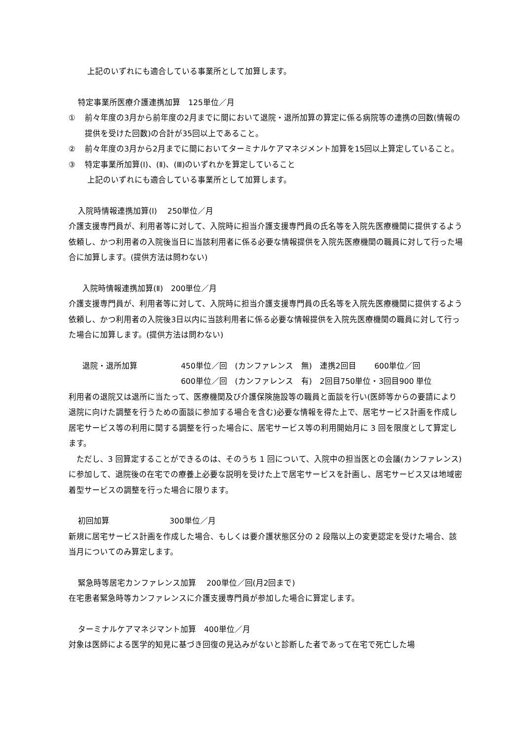上記のいずれにも適合している事業所として加算します。
特定事業所医療介護連携加算　125単位／月
① 前々年度の3月から前年度の2月までに間において退院・退所加算の算定に係る病院等の連携の回数(情報の提供を受けた回数)の合計が35回以上であること。
② 前々年度の3月から2月までに間においてターミナルケアマネジメント加算を15回以上算定していること。
③ 特定事業所加算(Ⅰ)、(Ⅱ)、(Ⅲ)のいずれかを算定していること
上記のいずれにも適合している事業所として加算します。
入院時情報連携加算(Ⅰ)　 250単位／月
介護支援専門員が、利用者等に対して、入院時に担当介護支援専門員の氏名等を入院先医療機関に提供するよう依頼し、かつ利用者の入院後当日に当該利用者に係る必要な情報提供を入院先医療機関の職員に対して行った場合に加算します。(提供方法は問わない)
入院時情報連携加算(Ⅱ)　200単位／月
介護支援専門員が、利用者等に対して、入院時に担当介護支援専門員の氏名等を入院先医療機関に提供するよう依頼し、かつ利用者の入院後3日以内に当該利用者に係る必要な情報提供を入院先医療機関の職員に対して行った場合に加算します。(提供方法は問わない)
退院・退所加算 450単位／回　(カンファレンス　無)　連携2回目　　 600単位／回
600単位／回　(カンファレンス　有)　2回目750単位・3回目900 単位
利用者の退院又は退所に当たって、医療機関及び介護保険施設等の職員と面談を行い(医師等からの要請により退院に向けた調整を行うための面談に参加する場合を含む)必要な情報を得た上で、居宅サービス計画を作成し居宅サービス等の利用に関する調整を行った場合に、居宅サービス等の利用開始月に 3 回を限度として算定します。
　ただし、3 回算定することができるのは、そのうち 1 回について、入院中の担当医との会議(カンファレンス)に参加して、退院後の在宅での療養上必要な説明を受けた上で居宅サービスを計画し、居宅サービス又は地域密着型サービスの調整を行った場合に限ります。
初回加算 300単位／月
新規に居宅サービス計画を作成した場合、もしくは要介護状態区分の 2 段階以上の変更認定を受けた場合、該当月についてのみ算定します。
緊急時等居宅カンファレンス加算　 200単位／回(月2回まで)
在宅患者緊急時等カンファレンスに介護支援専門員が参加した場合に算定します。
ターミナルケアマネジマント加算　400単位／月
対象は医師による医学的知見に基づき回復の見込みがないと診断した者であって在宅で死亡した場